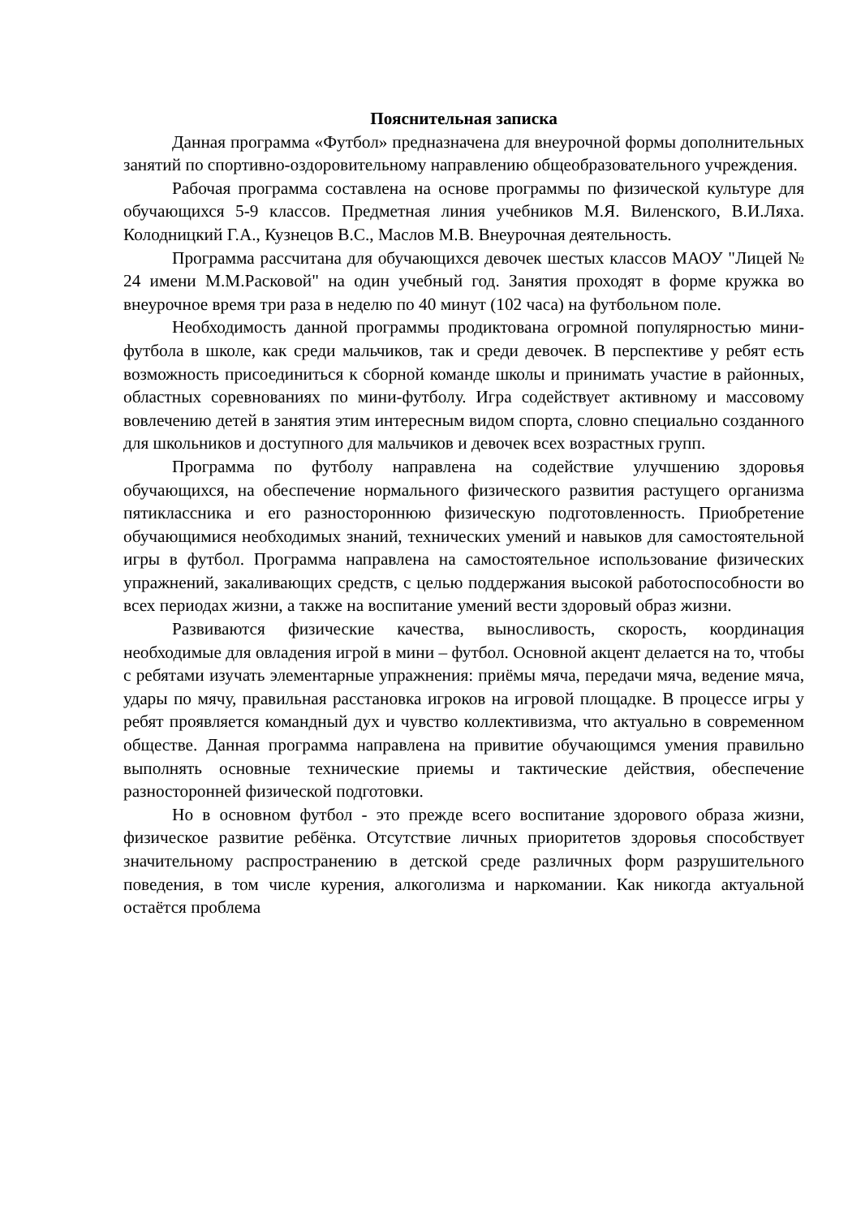Пояснительная записка
Данная программа «Футбол» предназначена для внеурочной формы дополнительных занятий по спортивно-оздоровительному направлению общеобразовательного учреждения.
Рабочая программа составлена на основе программы по физической культуре для обучающихся 5-9 классов. Предметная линия учебников М.Я. Виленского, В.И.Ляха. Колодницкий Г.А., Кузнецов В.С., Маслов М.В. Внеурочная деятельность.
Программа рассчитана для обучающихся девочек шестых классов МАОУ "Лицей № 24 имени М.М.Расковой" на один учебный год. Занятия проходят в форме кружка во внеурочное время три раза в неделю по 40 минут (102 часа) на футбольном поле.
Необходимость данной программы продиктована огромной популярностью мини-футбола в школе, как среди мальчиков, так и среди девочек. В перспективе у ребят есть возможность присоединиться к сборной команде школы и принимать участие в районных, областных соревнованиях по мини-футболу. Игра содействует активному и массовому вовлечению детей в занятия этим интересным видом спорта, словно специально созданного для школьников и доступного для мальчиков и девочек всех возрастных групп.
Программа по футболу направлена на содействие улучшению здоровья обучающихся, на обеспечение нормального физического развития растущего организма пятиклассника и его разностороннюю физическую подготовленность. Приобретение обучающимися необходимых знаний, технических умений и навыков для самостоятельной игры в футбол. Программа направлена на самостоятельное использование физических упражнений, закаливающих средств, с целью поддержания высокой работоспособности во всех периодах жизни, а также на воспитание умений вести здоровый образ жизни.
Развиваются физические качества, выносливость, скорость, координация необходимые для овладения игрой в мини – футбол. Основной акцент делается на то, чтобы с ребятами изучать элементарные упражнения: приёмы мяча, передачи мяча, ведение мяча, удары по мячу, правильная расстановка игроков на игровой площадке. В процессе игры у ребят проявляется командный дух и чувство коллективизма, что актуально в современном обществе. Данная программа направлена на привитие обучающимся умения правильно выполнять основные технические приемы и тактические действия, обеспечение разносторонней физической подготовки.
Но в основном футбол - это прежде всего воспитание здорового образа жизни, физическое развитие ребёнка. Отсутствие личных приоритетов здоровья способствует значительному распространению в детской среде различных форм разрушительного поведения, в том числе курения, алкоголизма и наркомании. Как никогда актуальной остаётся проблема